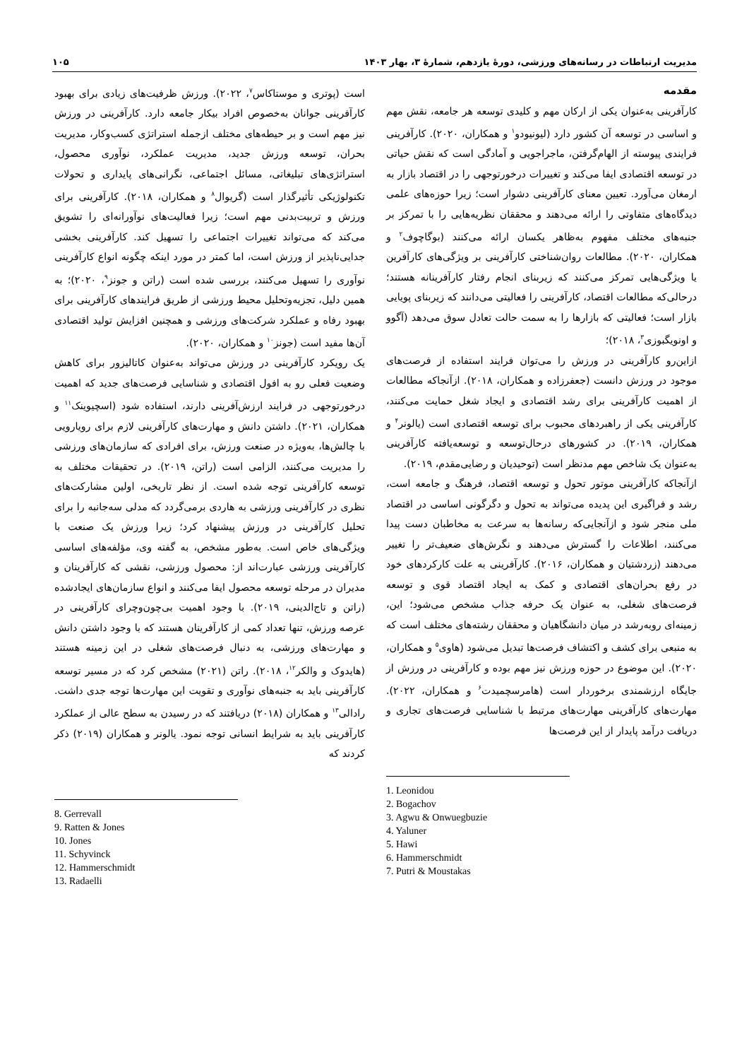مدیریت ارتباطات در رسانه‌های ورزشی، دورۀ یازدهم، شمارۀ ۳، بهار ۱۴۰۳ ۱۰۵
مقدمه
کارآفرینی به‌عنوان یکی از ارکان مهم و کلیدی توسعه هر جامعه، نقش مهم و اساسی در توسعه آن کشور دارد (لیونیودو<sup>۱</sup> و همکاران، ۲۰۲۰). کارآفرینی فرایندی پیوسته از الهام‌گرفتن، ماجراجویی و آمادگی است که نقش حیاتی در توسعه اقتصادی ایفا می‌کند و تغییرات درخورتوجهی را در اقتصاد بازار به ارمغان می‌آورد. تعیین معنای کارآفرینی دشوار است؛ زیرا حوزه‌های علمی دیدگاه‌های متفاوتی را ارائه می‌دهند و محققان نظریه‌هایی را با تمرکز بر جنبه‌های مختلف مفهوم به‌ظاهر یکسان ارائه می‌کنند (بوگاچوف<sup>۲</sup> و همکاران، ۲۰۲۰). مطالعات روان‌شناختی کارآفرینی بر ویژگی‌های کارآفرین یا ویژگی‌هایی تمرکز می‌کنند که زیربنای انجام رفتار کارآفرینانه هستند؛ درحالی‌که مطالعات اقتصاد، کارآفرینی را فعالیتی می‌دانند که زیربنای پویایی بازار است؛ فعالیتی که بازارها را به سمت حالت تعادل سوق می‌دهد (آگوو و اونویگبوزی<sup>۳</sup>، ۲۰۱۸)؛
ازاین‌رو کارآفرینی در ورزش را می‌توان فرایند استفاده از فرصت‌های موجود در ورزش دانست (جعفرزاده و همکاران، ۲۰۱۸). ازآنجاکه مطالعات از اهمیت کارآفرینی برای رشد اقتصادی و ایجاد شغل حمایت می‌کنند، کارآفرینی یکی از راهبردهای محبوب برای توسعه اقتصادی است (یالونر<sup>۴</sup> و همکاران، ۲۰۱۹). در کشورهای درحال‌توسعه و توسعه‌یافته کارآفرینی به‌عنوان یک شاخص مهم مدنظر است (توحیدیان و رضایی‌مقدم، ۲۰۱۹).
ازآنجاکه کارآفرینی موتور تحول و توسعه اقتصاد، فرهنگ و جامعه است، رشد و فراگیری این پدیده می‌تواند به تحول و دگرگونی اساسی در اقتصاد ملی منجر شود و ازآنجایی‌که رسانه‌ها به سرعت به مخاطبان دست پیدا می‌کنند، اطلاعات را گسترش می‌دهند و نگرش‌های ضعیف‌تر را تغییر می‌دهند (زردشتیان و همکاران، ۲۰۱۶). کارآفرینی به علت کارکردهای خود در رفع بحران‌های اقتصادی و کمک به ایجاد اقتصاد قوی و توسعه فرصت‌های شغلی، به عنوان یک حرفه جذاب مشخص می‌شود؛ این، زمینه‌ای روبه‌رشد در میان دانشگاهیان و محققان رشته‌های مختلف است که به منبعی برای کشف و اکتشاف فرصت‌ها تبدیل می‌شود (هاوی<sup>۵</sup> و همکاران، ۲۰۲۰). این موضوع در حوزه ورزش نیز مهم بوده و کارآفرینی در ورزش از جایگاه ارزشمندی برخوردار است (هامرسچمیدت<sup>۶</sup> و همکاران، ۲۰۲۲). مهارت‌های کارآفرینی مهارت‌های مرتبط با شناسایی فرصت‌های تجاری و دریافت درآمد پایدار از این فرصت‌ها
1. Leonidou
2. Bogachov
3. Agwu & Onwuegbuzie
4. Yaluner
5. Hawi
6. Hammerschmidt
7. Putri & Moustakas
است (پوتری و موستاکاس<sup>۷</sup>، ۲۰۲۲). ورزش ظرفیت‌های زیادی برای بهبود کارآفرینی جوانان به‌خصوص افراد بیکار جامعه دارد. کارآفرینی در ورزش نیز مهم است و بر حیطه‌های مختلف ازجمله استراتژی کسب‌وکار، مدیریت بحران، توسعه ورزش جدید، مدیریت عملکرد، نوآوری محصول، استراتژی‌های تبلیغاتی، مسائل اجتماعی، نگرانی‌های پایداری و تحولات تکنولوژیکی تأثیرگذار است (گریوال<sup>۸</sup> و همکاران، ۲۰۱۸). کارآفرینی برای ورزش و تربیت‌بدنی مهم است؛ زیرا فعالیت‌های نوآورانه‌ای را تشویق می‌کند که می‌تواند تغییرات اجتماعی را تسهیل کند. کارآفرینی بخشی جدایی‌ناپذیر از ورزش است، اما کمتر در مورد اینکه چگونه انواع کارآفرینی نوآوری را تسهیل می‌کنند، بررسی شده است (راتن و جونز<sup>۹</sup>، ۲۰۲۰)؛ به همین دلیل، تجزیه‌وتحلیل محیط ورزشی از طریق فرایندهای کارآفرینی برای بهبود رفاه و عملکرد شرکت‌های ورزشی و همچنین افزایش تولید اقتصادی آن‌ها مفید است (جونز<sup>۱۰</sup> و همکاران، ۲۰۲۰).
یک رویکرد کارآفرینی در ورزش می‌تواند به‌عنوان کاتالیزور برای کاهش وضعیت فعلی رو به افول اقتصادی و شناسایی فرصت‌های جدید که اهمیت درخورتوجهی در فرایند ارزش‌آفرینی دارند، استفاده شود (اسچیوینک<sup>۱۱</sup> و همکاران، ۲۰۲۱). داشتن دانش و مهارت‌های کارآفرینی لازم برای رویارویی با چالش‌ها، به‌ویژه در صنعت ورزش، برای افرادی که سازمان‌های ورزشی را مدیریت می‌کنند، الزامی است (راتن، ۲۰۱۹). در تحقیقات مختلف به توسعه کارآفرینی توجه شده است. از نظر تاریخی، اولین مشارکت‌های نظری در کارآفرینی ورزشی به هاردی برمی‌گردد که مدلی سه‌جانبه را برای تحلیل کارآفرینی در ورزش پیشنهاد کرد؛ زیرا ورزش یک صنعت با ویژگی‌های خاص است. به‌طور مشخص، به گفته وی، مؤلفه‌های اساسی کارآفرینی ورزشی عبارت‌اند از: محصول ورزشی، نقشی که کارآفرینان و مدیران در مرحله توسعه محصول ایفا می‌کنند و انواع سازمان‌های ایجادشده (راتن و تاج‌الدینی، ۲۰۱۹). با وجود اهمیت بی‌چون‌وچرای کارآفرینی در عرصه ورزش، تنها تعداد کمی از کارآفرینان هستند که با وجود داشتن دانش و مهارت‌های ورزشی، به دنبال فرصت‌های شغلی در این زمینه هستند (هایدوک و والکر<sup>۱۲</sup>، ۲۰۱۸). راتن (۲۰۲۱) مشخص کرد که در مسیر توسعه کارآفرینی باید به جنبه‌های نوآوری و تقویت این مهارت‌ها توجه جدی داشت. رادالی<sup>۱۳</sup> و همکاران (۲۰۱۸) دریافتند که در رسیدن به سطح عالی از عملکرد کارآفرینی باید به شرایط انسانی توجه نمود. یالونر و همکاران (۲۰۱۹) ذکر کردند که
8. Gerrevall
9. Ratten & Jones
10. Jones
11. Schyvinck
12. Hammerschmidt
13. Radaelli